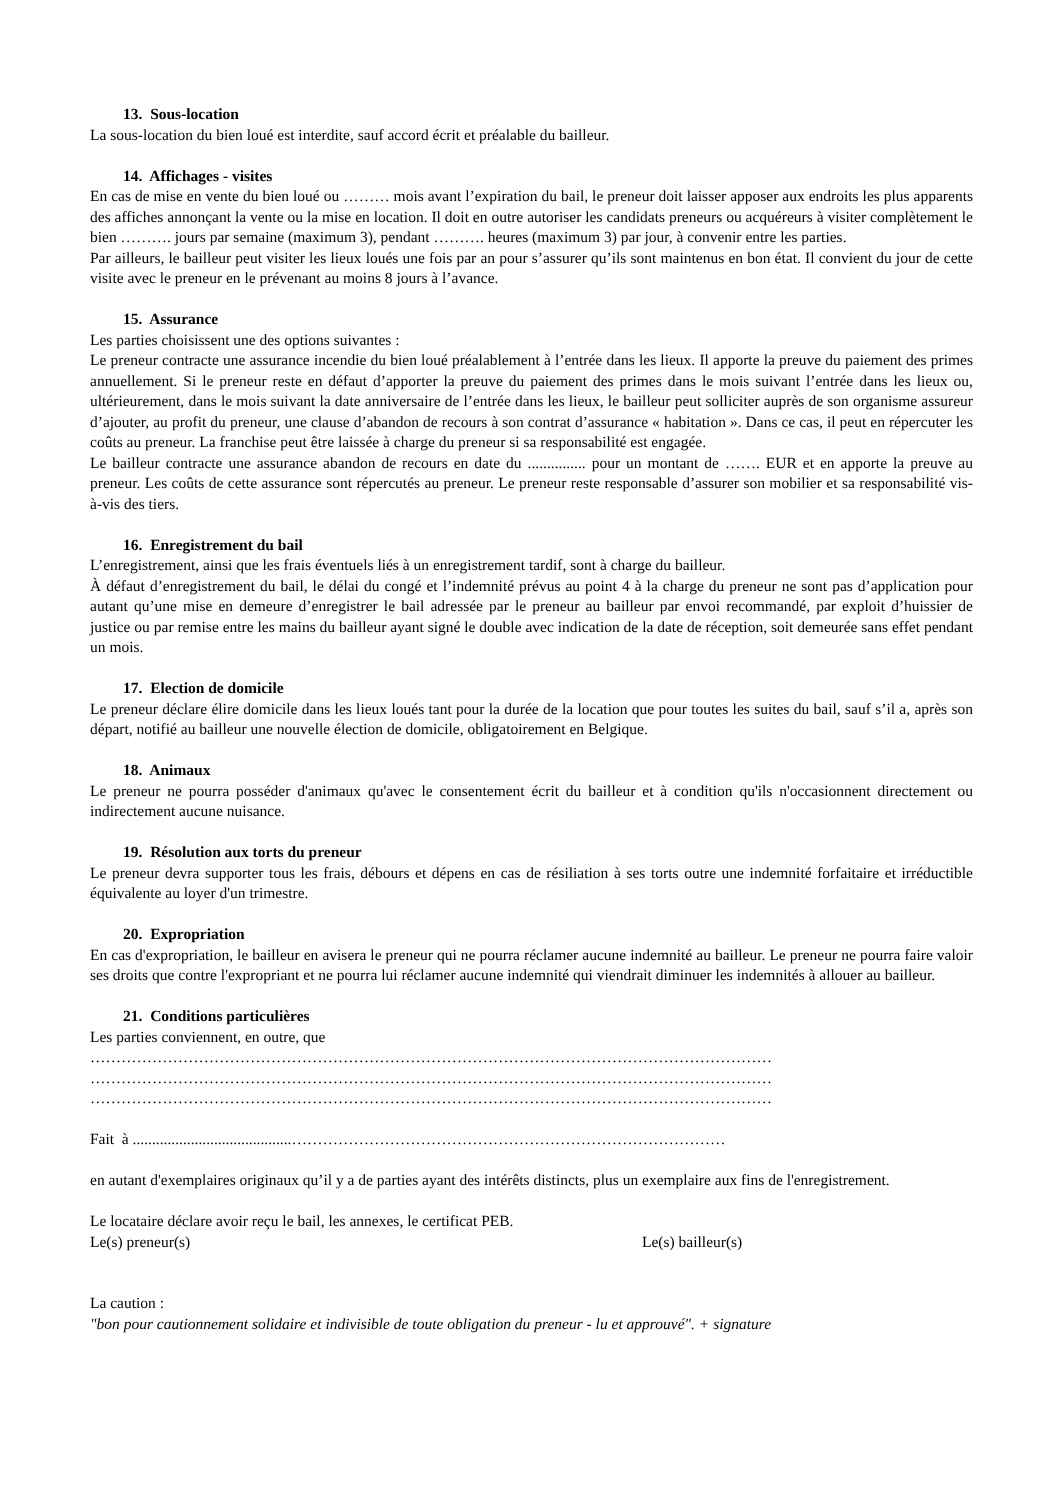13. Sous-location
La sous-location du bien loué est interdite, sauf accord écrit et préalable du bailleur.
14. Affichages - visites
En cas de mise en vente du bien loué ou ……… mois avant l’expiration du bail, le preneur doit laisser apposer aux endroits les plus apparents des affiches annonçant la vente ou la mise en location. Il doit en outre autoriser les candidats preneurs ou acquéreurs à visiter complètement le bien ………. jours par semaine (maximum 3), pendant ………. heures (maximum 3) par jour, à convenir entre les parties.
Par ailleurs, le bailleur peut visiter les lieux loués une fois par an pour s’assurer qu’ils sont maintenus en bon état. Il convient du jour de cette visite avec le preneur en le prévenant au moins 8 jours à l’avance.
15. Assurance
Les parties choisissent une des options suivantes :
Le preneur contracte une assurance incendie du bien loué préalablement à l’entrée dans les lieux. Il apporte la preuve du paiement des primes annuellement. Si le preneur reste en défaut d’apporter la preuve du paiement des primes dans le mois suivant l’entrée dans les lieux ou, ultérieurement, dans le mois suivant la date anniversaire de l’entrée dans les lieux, le bailleur peut solliciter auprès de son organisme assureur d’ajouter, au profit du preneur, une clause d’abandon de recours à son contrat d’assurance « habitation ». Dans ce cas, il peut en répercuter les coûts au preneur. La franchise peut être laissée à charge du preneur si sa responsabilité est engagée.
Le bailleur contracte une assurance abandon de recours en date du ............... pour un montant de ……. EUR et en apporte la preuve au preneur. Les coûts de cette assurance sont répercutés au preneur. Le preneur reste responsable d’assurer son mobilier et sa responsabilité vis-à-vis des tiers.
16. Enregistrement du bail
L’enregistrement, ainsi que les frais éventuels liés à un enregistrement tardif, sont à charge du bailleur.
À défaut d’enregistrement du bail, le délai du congé et l’indemnité prévus au point 4 à la charge du preneur ne sont pas d’application pour autant qu’une mise en demeure d’enregistrer le bail adressée par le preneur au bailleur par envoi recommandé, par exploit d’huissier de justice ou par remise entre les mains du bailleur ayant signé le double avec indication de la date de réception, soit demeurée sans effet pendant un mois.
17. Election de domicile
Le preneur déclare élire domicile dans les lieux loués tant pour la durée de la location que pour toutes les suites du bail, sauf s’il a, après son départ, notifié au bailleur une nouvelle élection de domicile, obligatoirement en Belgique.
18. Animaux
Le preneur ne pourra posséder d'animaux qu'avec le consentement écrit du bailleur et à condition qu'ils n'occasionnent directement ou indirectement aucune nuisance.
19. Résolution aux torts du preneur
Le preneur devra supporter tous les frais, débours et dépens en cas de résiliation à ses torts outre une indemnité forfaitaire et irréductible équivalente au loyer d'un trimestre.
20. Expropriation
En cas d'expropriation, le bailleur en avisera le preneur qui ne pourra réclamer aucune indemnité au bailleur. Le preneur ne pourra faire valoir ses droits que contre l'expropriant et ne pourra lui réclamer aucune indemnité qui viendrait diminuer les indemnités à allouer au bailleur.
21. Conditions particulières
Les parties conviennent, en outre, que
……………………………………………………………………………………………………………………
……………………………………………………………………………………………………………………
……………………………………………………………………………………………………………………
Fait à .........................................…………………………………………………………………………
en autant d'exemplaires originaux qu’il y a de parties ayant des intérêts distincts, plus un exemplaire aux fins de l'enregistrement.
Le locataire déclare avoir reçu le bail, les annexes, le certificat PEB.
Le(s) preneur(s) Le(s) bailleur(s)
La caution :
"bon pour cautionnement solidaire et indivisible de toute obligation du preneur - lu et approuvé". + signature